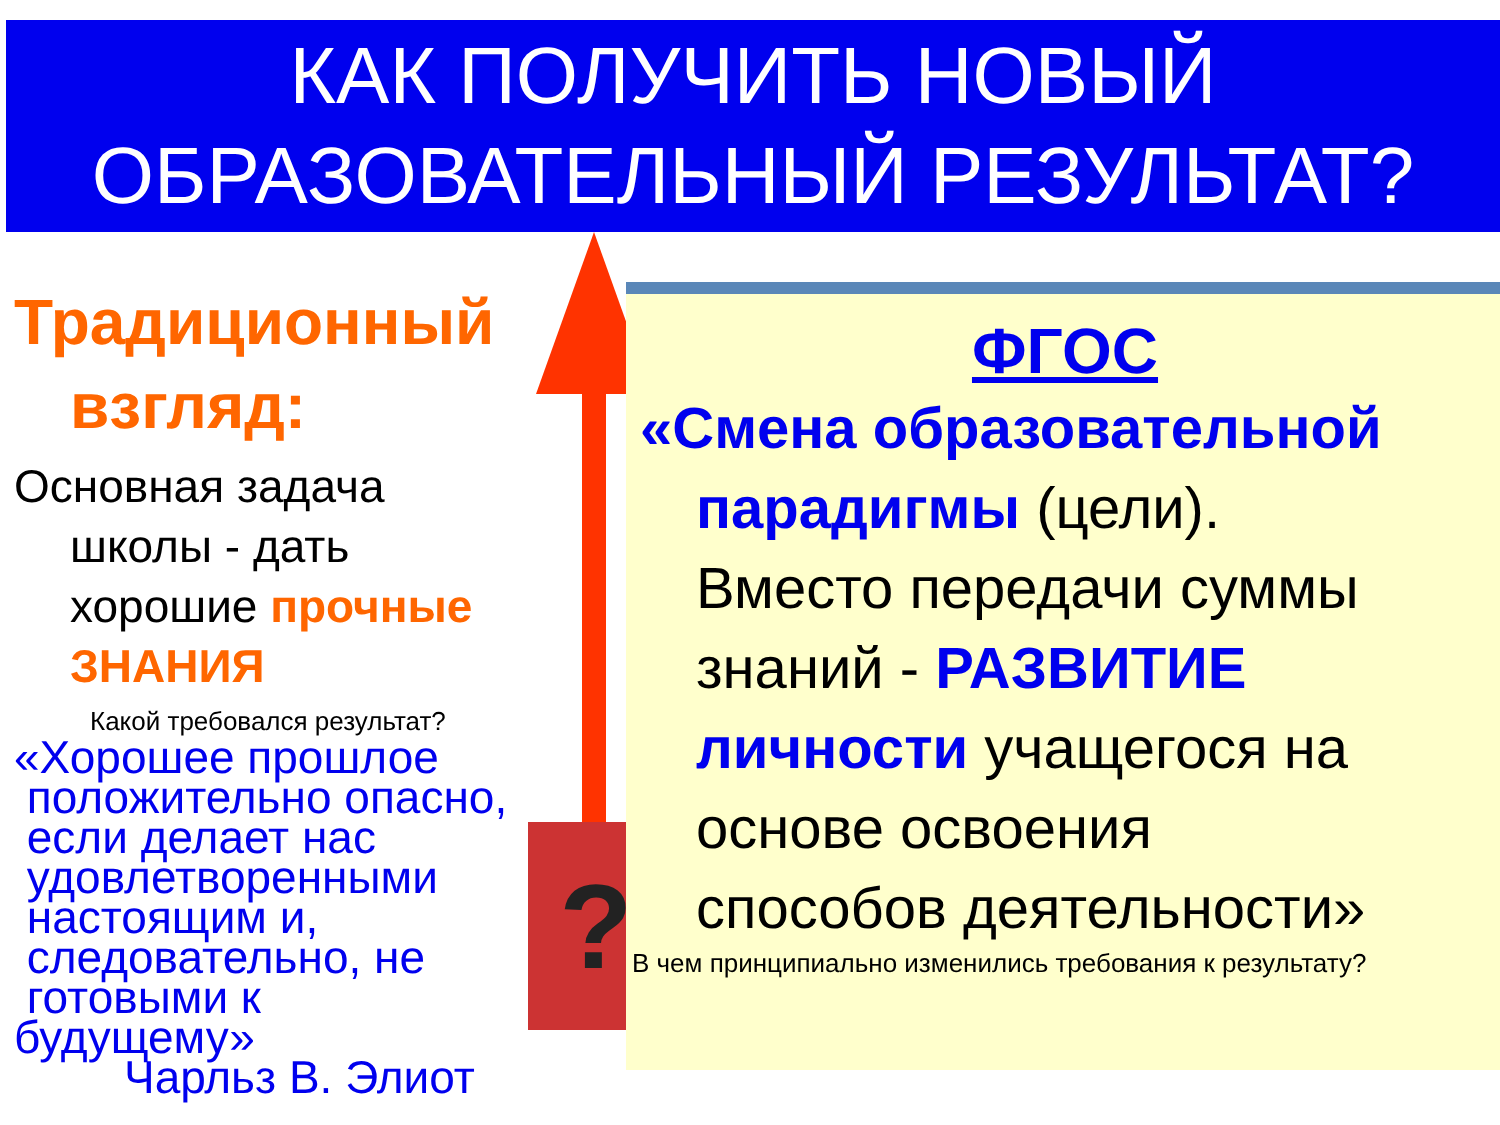КАК ПОЛУЧИТЬ НОВЫЙ
ОБРАЗОВАТЕЛЬНЫЙ РЕЗУЛЬТАТ?
Традиционный
взгляд:
Основная задача
школы - дать
хорошие прочные
ЗНАНИЯ
Какой требовался результат?
«Хорошее прошлое
положительно опасно,
если делает нас
удовлетворенными
настоящим и,
следовательно, не
готовыми к
будущему»
Чарльз В. Элиот
?
ФГОС
«Смена образовательной
парадигмы (цели).
Вместо передачи суммы
знаний - РАЗВИТИЕ
личности учащегося на
основе освоения
способов деятельности»
В чем принципиально изменились требования к результату?